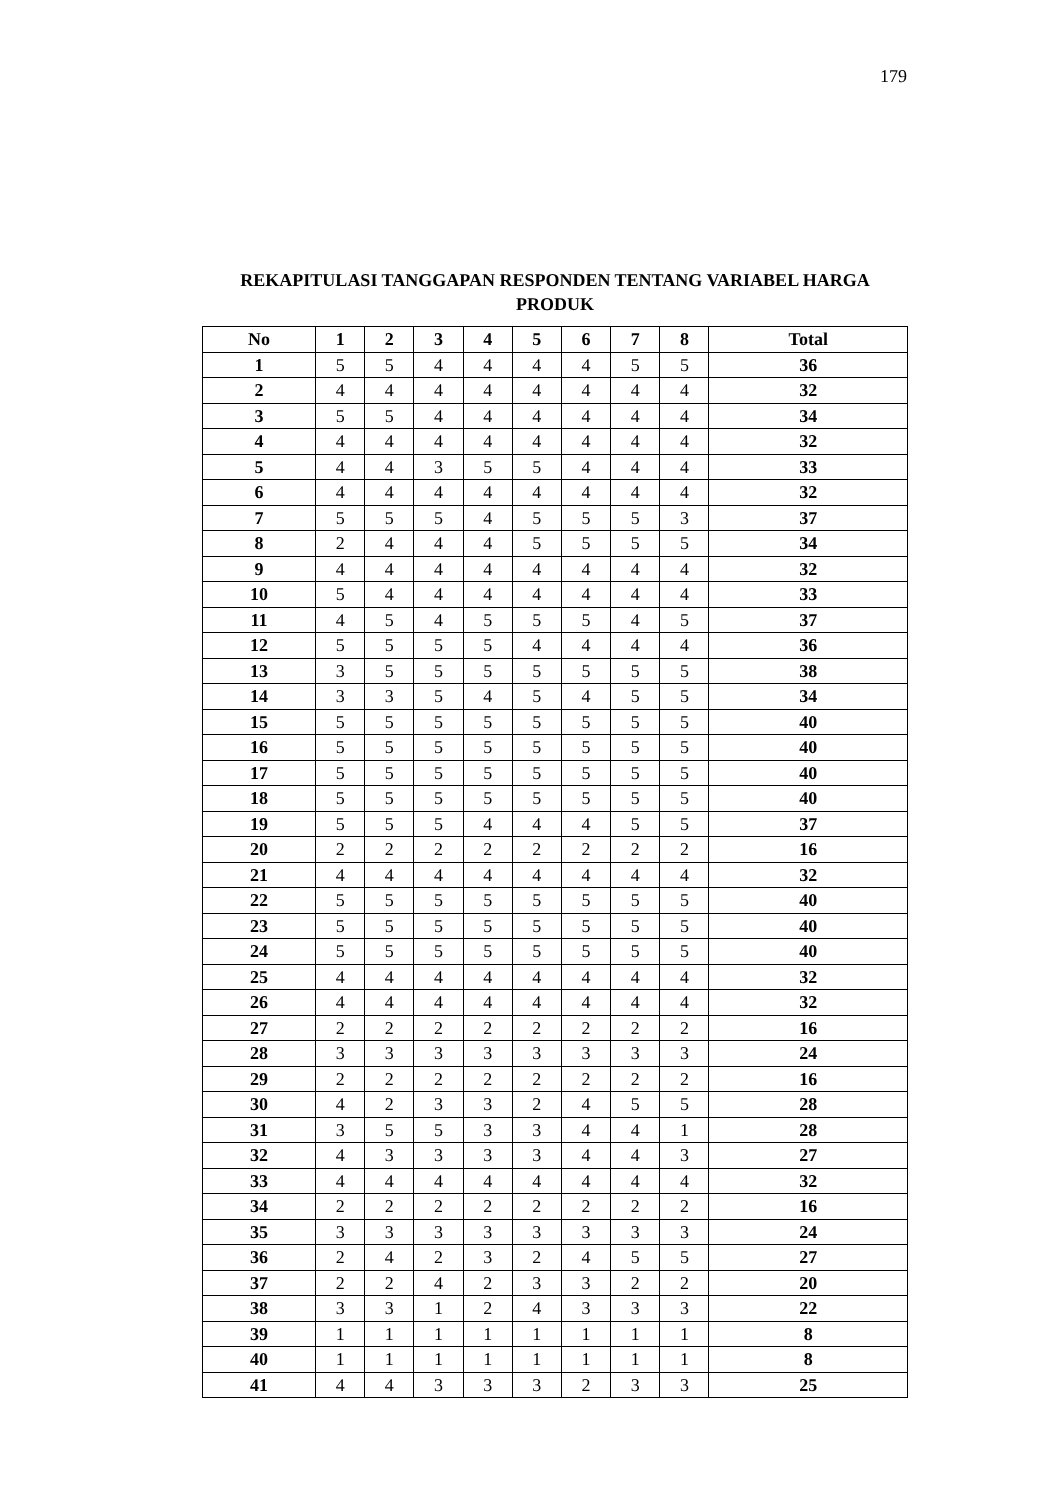179
REKAPITULASI TANGGAPAN RESPONDEN TENTANG VARIABEL HARGA PRODUK
| No | 1 | 2 | 3 | 4 | 5 | 6 | 7 | 8 | Total |
| --- | --- | --- | --- | --- | --- | --- | --- | --- | --- |
| 1 | 5 | 5 | 4 | 4 | 4 | 4 | 5 | 5 | 36 |
| 2 | 4 | 4 | 4 | 4 | 4 | 4 | 4 | 4 | 32 |
| 3 | 5 | 5 | 4 | 4 | 4 | 4 | 4 | 4 | 34 |
| 4 | 4 | 4 | 4 | 4 | 4 | 4 | 4 | 4 | 32 |
| 5 | 4 | 4 | 3 | 5 | 5 | 4 | 4 | 4 | 33 |
| 6 | 4 | 4 | 4 | 4 | 4 | 4 | 4 | 4 | 32 |
| 7 | 5 | 5 | 5 | 4 | 5 | 5 | 5 | 3 | 37 |
| 8 | 2 | 4 | 4 | 4 | 5 | 5 | 5 | 5 | 34 |
| 9 | 4 | 4 | 4 | 4 | 4 | 4 | 4 | 4 | 32 |
| 10 | 5 | 4 | 4 | 4 | 4 | 4 | 4 | 4 | 33 |
| 11 | 4 | 5 | 4 | 5 | 5 | 5 | 4 | 5 | 37 |
| 12 | 5 | 5 | 5 | 5 | 4 | 4 | 4 | 4 | 36 |
| 13 | 3 | 5 | 5 | 5 | 5 | 5 | 5 | 5 | 38 |
| 14 | 3 | 3 | 5 | 4 | 5 | 4 | 5 | 5 | 34 |
| 15 | 5 | 5 | 5 | 5 | 5 | 5 | 5 | 5 | 40 |
| 16 | 5 | 5 | 5 | 5 | 5 | 5 | 5 | 5 | 40 |
| 17 | 5 | 5 | 5 | 5 | 5 | 5 | 5 | 5 | 40 |
| 18 | 5 | 5 | 5 | 5 | 5 | 5 | 5 | 5 | 40 |
| 19 | 5 | 5 | 5 | 4 | 4 | 4 | 5 | 5 | 37 |
| 20 | 2 | 2 | 2 | 2 | 2 | 2 | 2 | 2 | 16 |
| 21 | 4 | 4 | 4 | 4 | 4 | 4 | 4 | 4 | 32 |
| 22 | 5 | 5 | 5 | 5 | 5 | 5 | 5 | 5 | 40 |
| 23 | 5 | 5 | 5 | 5 | 5 | 5 | 5 | 5 | 40 |
| 24 | 5 | 5 | 5 | 5 | 5 | 5 | 5 | 5 | 40 |
| 25 | 4 | 4 | 4 | 4 | 4 | 4 | 4 | 4 | 32 |
| 26 | 4 | 4 | 4 | 4 | 4 | 4 | 4 | 4 | 32 |
| 27 | 2 | 2 | 2 | 2 | 2 | 2 | 2 | 2 | 16 |
| 28 | 3 | 3 | 3 | 3 | 3 | 3 | 3 | 3 | 24 |
| 29 | 2 | 2 | 2 | 2 | 2 | 2 | 2 | 2 | 16 |
| 30 | 4 | 2 | 3 | 3 | 2 | 4 | 5 | 5 | 28 |
| 31 | 3 | 5 | 5 | 3 | 3 | 4 | 4 | 1 | 28 |
| 32 | 4 | 3 | 3 | 3 | 3 | 4 | 4 | 3 | 27 |
| 33 | 4 | 4 | 4 | 4 | 4 | 4 | 4 | 4 | 32 |
| 34 | 2 | 2 | 2 | 2 | 2 | 2 | 2 | 2 | 16 |
| 35 | 3 | 3 | 3 | 3 | 3 | 3 | 3 | 3 | 24 |
| 36 | 2 | 4 | 2 | 3 | 2 | 4 | 5 | 5 | 27 |
| 37 | 2 | 2 | 4 | 2 | 3 | 3 | 2 | 2 | 20 |
| 38 | 3 | 3 | 1 | 2 | 4 | 3 | 3 | 3 | 22 |
| 39 | 1 | 1 | 1 | 1 | 1 | 1 | 1 | 1 | 8 |
| 40 | 1 | 1 | 1 | 1 | 1 | 1 | 1 | 1 | 8 |
| 41 | 4 | 4 | 3 | 3 | 3 | 2 | 3 | 3 | 25 |